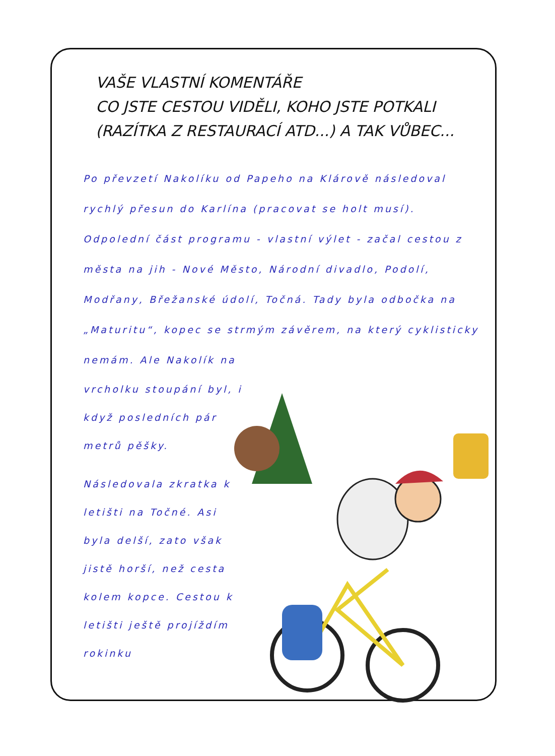VAŠE VLASTNÍ KOMENTÁŘE
CO JSTE CESTOU VIDĚLI, KOHO JSTE POTKALI
(RAZÍTKA Z RESTAURACÍ ATD...) A TAK VŮBEC...
Po převzetí Nakolíku od Papeho na Klárově následoval rychlý přesun do Karlína (pracovat se holt musí).
Odpolední část programu - vlastní výlet - začal cestou z města na jih - Nové Město, Národní divadlo, Podolí, Modřany, Břežanské údolí, Točná. Tady byla odbočka na „Maturitu“, kopec se strmým závěrem, na který cyklisticky nemám. Ale Nakolík na
vrcholku stoupání byl, i když posledních pár metrů pěšky.
Následovala zkratka k letišti na Točné. Asi byla delší, zato však jistě horší, než cesta kolem kopce. Cestou k letišti ještě projíždím rokinku